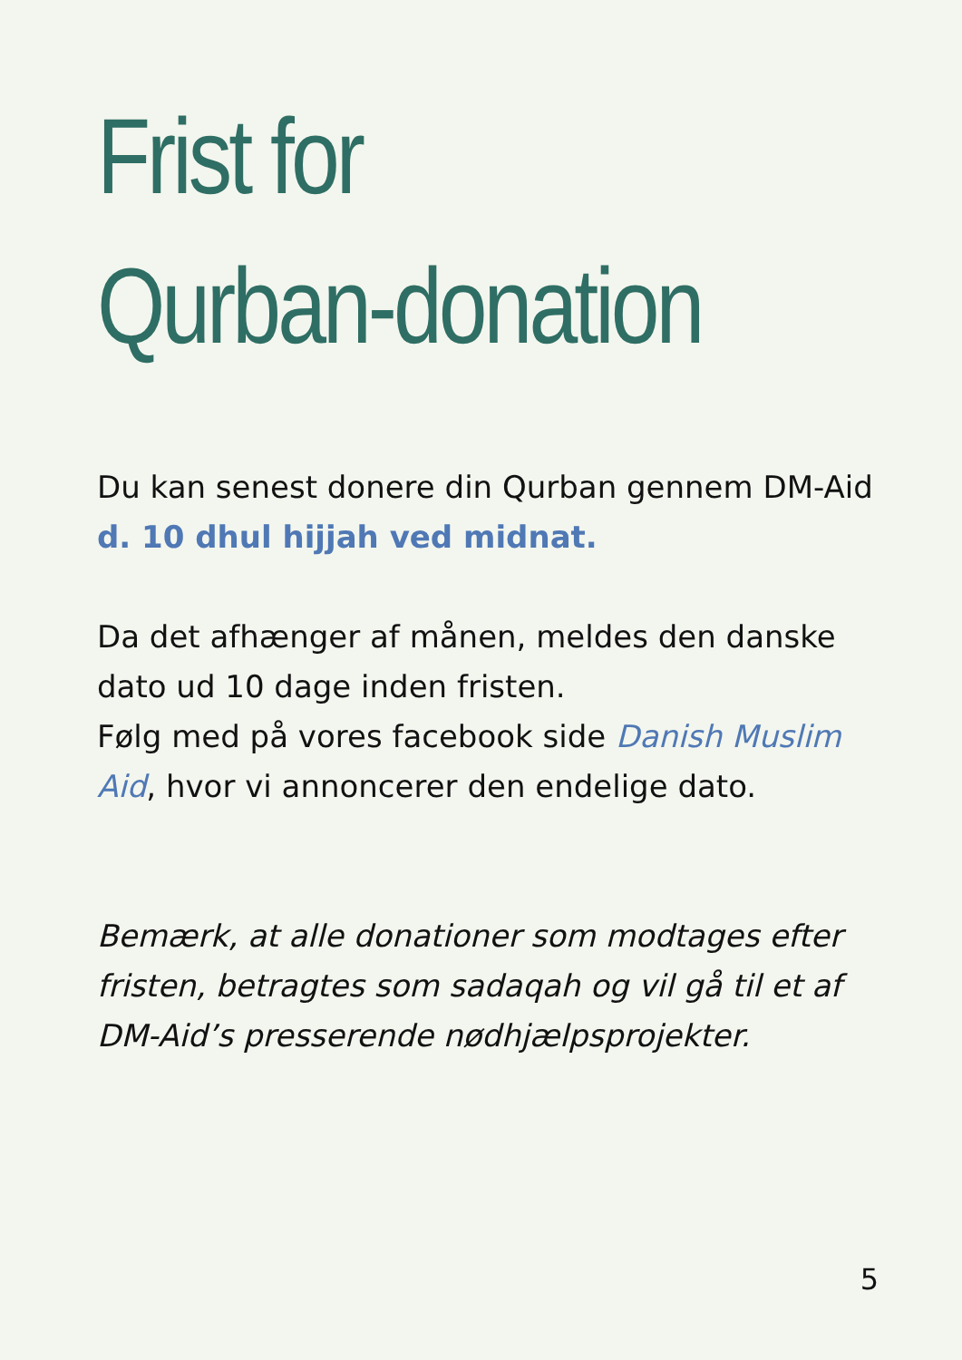Frist for
Qurban-donation
Du kan senest donere din Qurban gennem DM-Aid d. 10 dhul hijjah ved midnat.
Da det afhænger af månen, meldes den danske dato ud 10 dage inden fristen.
Følg med på vores facebook side Danish Muslim Aid, hvor vi annoncerer den endelige dato.
Bemærk, at alle donationer som modtages efter fristen, betragtes som sadaqah og vil gå til et af DM-Aid’s presserende nødhjælpsprojekter.
5